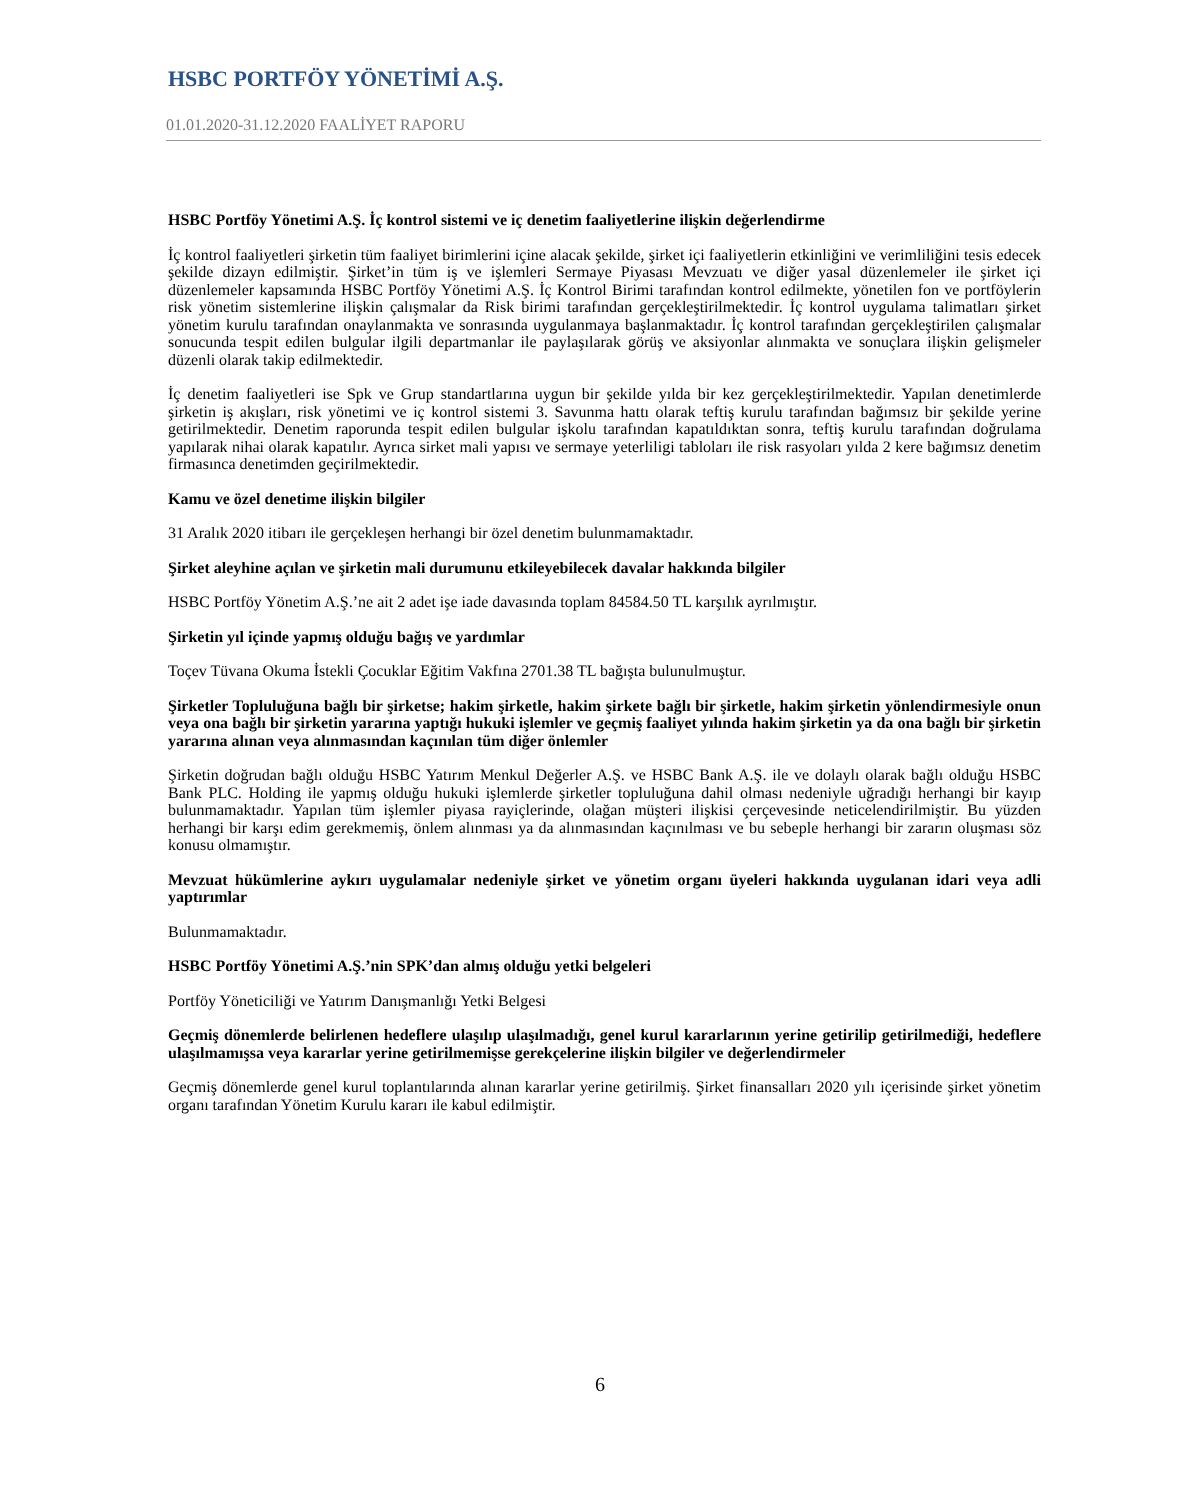HSBC PORTFÖY YÖNETİMİ A.Ş.
01.01.2020-31.12.2020 FAALİYET RAPORU
HSBC Portföy Yönetimi A.Ş. İç kontrol sistemi ve iç denetim faaliyetlerine ilişkin değerlendirme
İç kontrol faaliyetleri şirketin tüm faaliyet birimlerini içine alacak şekilde, şirket içi faaliyetlerin etkinliğini ve verimliliğini tesis edecek şekilde dizayn edilmiştir. Şirket’in tüm iş ve işlemleri Sermaye Piyasası Mevzuatı ve diğer yasal düzenlemeler ile şirket içi düzenlemeler kapsamında HSBC Portföy Yönetimi A.Ş. İç Kontrol Birimi tarafından kontrol edilmekte, yönetilen fon ve portföylerin risk yönetim sistemlerine ilişkin çalışmalar da Risk birimi tarafından gerçekleştirilmektedir. İç kontrol uygulama talimatları şirket yönetim kurulu tarafından onaylanmakta ve sonrasında uygulanmaya başlanmaktadır. İç kontrol tarafından gerçekleştirilen çalışmalar sonucunda tespit edilen bulgular ilgili departmanlar ile paylaşılarak görüş ve aksiyonlar alınmakta ve sonuçlara ilişkin gelişmeler düzenli olarak takip edilmektedir.
İç denetim faaliyetleri ise Spk ve Grup standartlarına uygun bir şekilde yılda bir kez gerçekleştirilmektedir. Yapılan denetimlerde şirketin iş akışları, risk yönetimi ve iç kontrol sistemi 3. Savunma hattı olarak teftiş kurulu tarafından bağımsız bir şekilde yerine getirilmektedir. Denetim raporunda tespit edilen bulgular işkolu tarafından kapatıldıktan sonra, teftiş kurulu tarafından doğrulama yapılarak nihai olarak kapatılır. Ayrıca sirket mali yapısı ve sermaye yeterliligi tabloları ile risk rasyoları yılda 2 kere bağımsız denetim firmasınca denetimden geçirilmektedir.
Kamu ve özel denetime ilişkin bilgiler
31 Aralık 2020 itibarı ile gerçekleşen herhangi bir özel denetim bulunmamaktadır.
Şirket aleyhine açılan ve şirketin mali durumunu etkileyebilecek davalar hakkında bilgiler
HSBC Portföy Yönetim A.Ş.’ne ait 2 adet işe iade davasında toplam 84584.50 TL karşılık ayrılmıştır.
Şirketin yıl içinde yapmış olduğu bağış ve yardımlar
Toçev Tüvana Okuma İstekli Çocuklar Eğitim Vakfına 2701.38 TL bağışta bulunulmuştur.
Şirketler Topluluğuna bağlı bir şirketse; hakim şirketle, hakim şirkete bağlı bir şirketle, hakim şirketin yönlendirmesiyle onun veya ona bağlı bir şirketin yararına yaptığı hukuki işlemler ve geçmiş faaliyet yılında hakim şirketin ya da ona bağlı bir şirketin yararına alınan veya alınmasından kaçınılan tüm diğer önlemler
Şirketin doğrudan bağlı olduğu HSBC Yatırım Menkul Değerler A.Ş. ve HSBC Bank A.Ş. ile ve dolaylı olarak bağlı olduğu HSBC Bank PLC. Holding ile yapmış olduğu hukuki işlemlerde şirketler topluluğuna dahil olması nedeniyle uğradığı herhangi bir kayıp bulunmamaktadır. Yapılan tüm işlemler piyasa rayiçlerinde, olağan müşteri ilişkisi çerçevesinde neticelendirilmiştir. Bu yüzden herhangi bir karşı edim gerekmemiş, önlem alınması ya da alınmasından kaçınılması ve bu sebeple herhangi bir zararın oluşması söz konusu olmamıştır.
Mevzuat hükümlerine aykırı uygulamalar nedeniyle şirket ve yönetim organı üyeleri hakkında uygulanan idari veya adli yaptırımlar
Bulunmamaktadır.
HSBC Portföy Yönetimi A.Ş.’nin SPK’dan almış olduğu yetki belgeleri
Portföy Yöneticiliği ve Yatırım Danışmanlığı Yetki Belgesi
Geçmiş dönemlerde belirlenen hedeflere ulaşılıp ulaşılmadığı, genel kurul kararlarının yerine getirilip getirilmediği, hedeflere ulaşılmamışsa veya kararlar yerine getirilmemişse gerekçelerine ilişkin bilgiler ve değerlendirmeler
Geçmiş dönemlerde genel kurul toplantılarında alınan kararlar yerine getirilmiş. Şirket finansalları 2020 yılı içerisinde şirket yönetim organı tarafından Yönetim Kurulu kararı ile kabul edilmiştir.
6